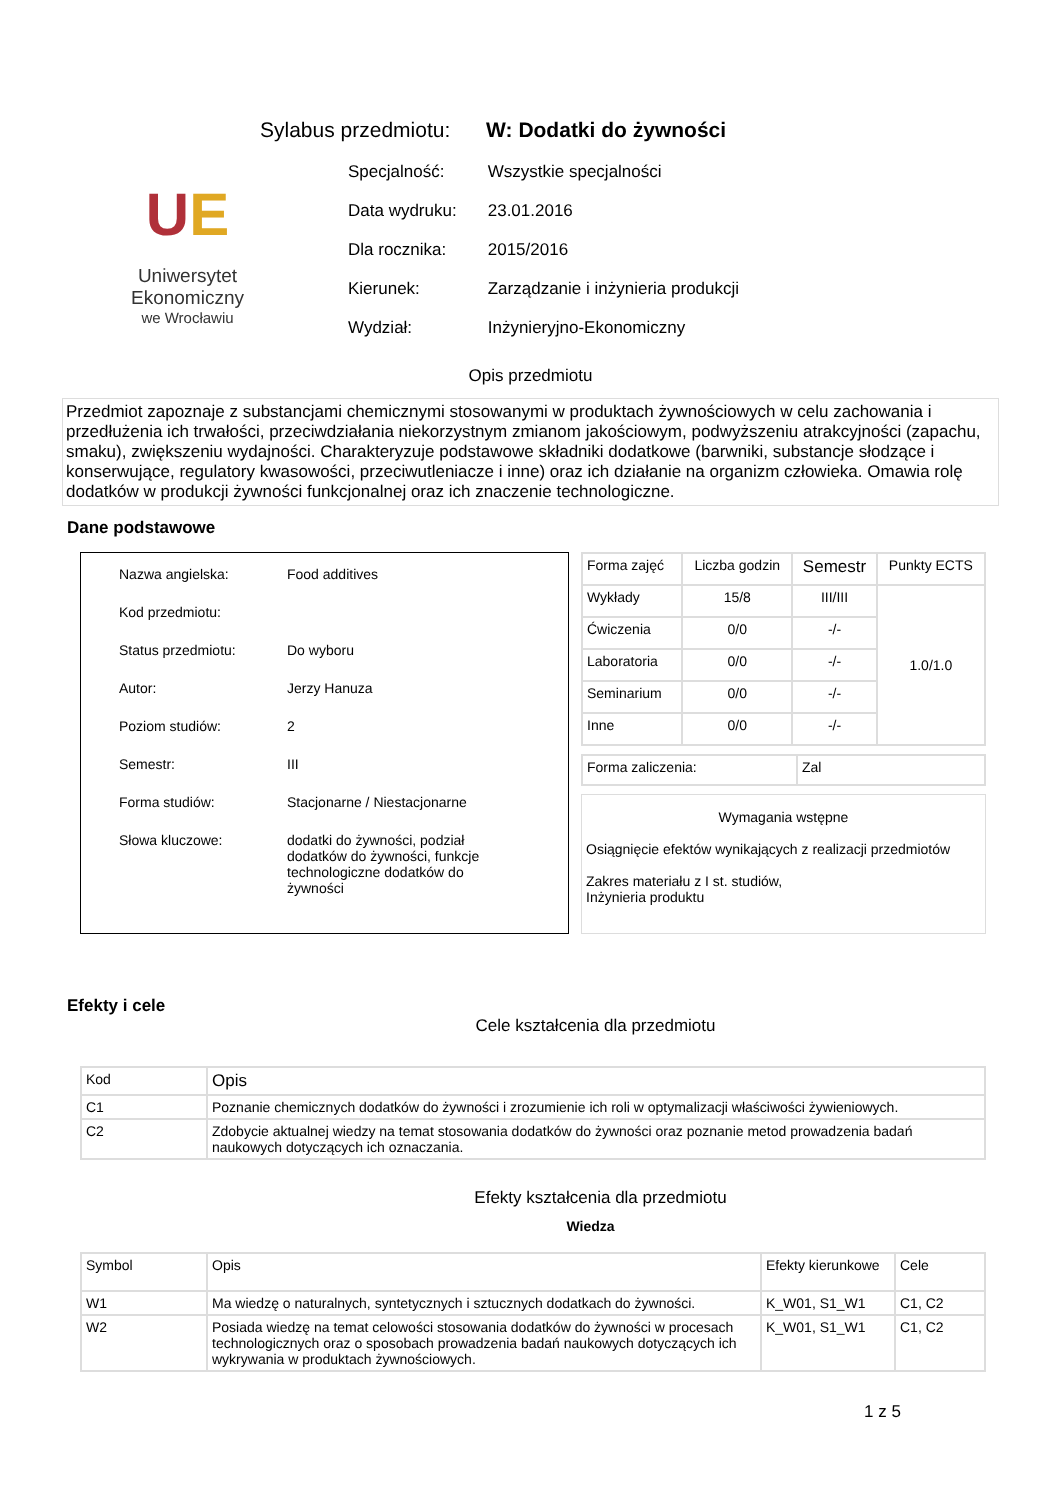UE
Uniwersytet
Ekonomiczny
we Wrocławiu
Sylabus przedmiotu: W: Dodatki do żywności
Specjalność: Wszystkie specjalności
Data wydruku: 23.01.2016
Dla rocznika: 2015/2016
Kierunek: Zarządzanie i inżynieria produkcji
Wydział: Inżynieryjno-Ekonomiczny
Opis przedmiotu
Przedmiot zapoznaje z substancjami chemicznymi stosowanymi w produktach żywnościowych w celu zachowania i przedłużenia ich trwałości, przeciwdziałania niekorzystnym zmianom jakościowym, podwyższeniu atrakcyjności (zapachu, smaku), zwiększeniu wydajności. Charakteryzuje podstawowe składniki dodatkowe (barwniki, substancje słodzące i konserwujące, regulatory kwasowości, przeciwutleniacze i inne) oraz ich działanie na organizm człowieka. Omawia rolę dodatków w produkcji żywności funkcjonalnej oraz ich znaczenie technologiczne.
Dane podstawowe
| Nazwa angielska: | Food additives |
| Kod przedmiotu: | |
| Status przedmiotu: | Do wyboru |
| Autor: | Jerzy Hanuza |
| Poziom studiów: | 2 |
| Semestr: | III |
| Forma studiów: | Stacjonarne / Niestacjonarne |
| Słowa kluczowe: | dodatki do żywności, podział dodatków do żywności, funkcje technologiczne dodatków do żywności |
| Forma zajęć | Liczba godzin | Semestr | Punkty ECTS |
| --- | --- | --- | --- |
| Wykłady | 15/8 | III/III | 1.0/1.0 |
| Ćwiczenia | 0/0 | -/- | |
| Laboratoria | 0/0 | -/- | |
| Seminarium | 0/0 | -/- | |
| Inne | 0/0 | -/- | |
| Forma zaliczenia: | Zal |
Wymagania wstępne
Osiągnięcie efektów wynikających z realizacji przedmiotów
Zakres materiału z I st. studiów,
Inżynieria produktu
Efekty i cele
Cele kształcenia dla przedmiotu
| Kod | Opis |
| --- | --- |
| C1 | Poznanie chemicznych dodatków do żywności i zrozumienie ich roli w optymalizacji właściwości żywieniowych. |
| C2 | Zdobycie aktualnej wiedzy na temat stosowania dodatków do żywności oraz poznanie metod prowadzenia badań naukowych dotyczących ich oznaczania. |
Efekty kształcenia dla przedmiotu
Wiedza
| Symbol | Opis | Efekty kierunkowe | Cele |
| --- | --- | --- | --- |
| W1 | Ma wiedzę o naturalnych, syntetycznych i sztucznych dodatkach do żywności. | K_W01, S1_W1 | C1, C2 |
| W2 | Posiada wiedzę na temat celowości stosowania dodatków do żywności w procesach technologicznych oraz o sposobach prowadzenia badań naukowych dotyczących ich wykrywania w produktach żywnościowych. | K_W01, S1_W1 | C1, C2 |
1 z 5